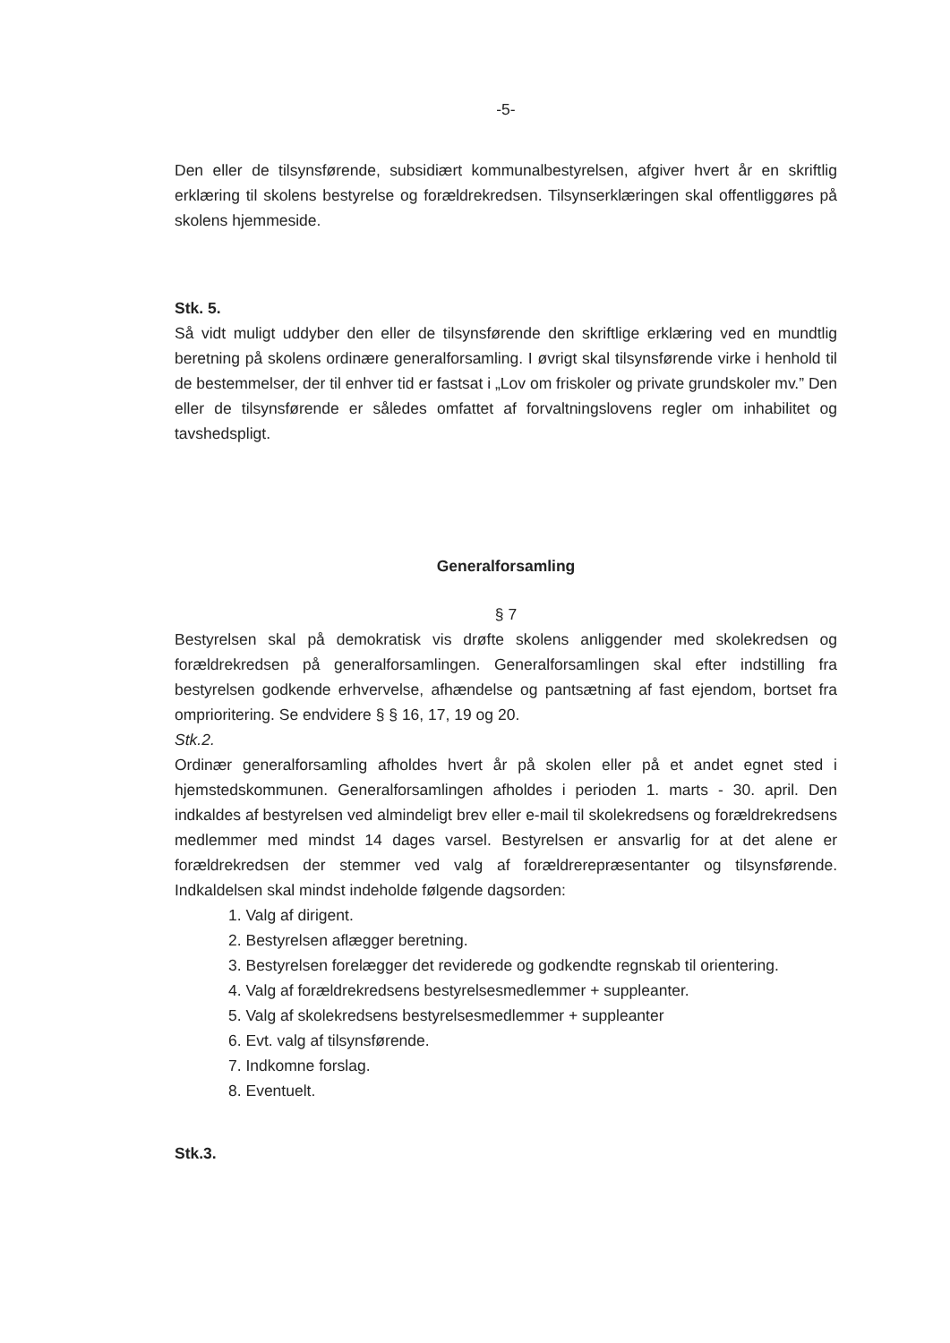-5-
Den eller de tilsynsførende, subsidiært kommunalbestyrelsen, afgiver hvert år en skriftlig erklæring til skolens bestyrelse og forældrekredsen. Tilsynserklæringen skal offentliggøres på skolens hjemmeside.
Stk. 5.
Så vidt muligt uddyber den eller de tilsynsførende den skriftlige erklæring ved en mundtlig beretning på skolens ordinære generalforsamling. I øvrigt skal tilsynsførende virke i henhold til de bestemmelser, der til enhver tid er fastsat i „Lov om friskoler og private grundskoler mv.” Den eller de tilsynsførende er således omfattet af forvaltningslovens regler om inhabilitet og tavshedspligt.
Generalforsamling
§ 7
Bestyrelsen skal på demokratisk vis drøfte skolens anliggender med skolekredsen og forældrekredsen på generalforsamlingen. Generalforsamlingen skal efter indstilling fra bestyrelsen godkende erhvervelse, afhændelse og pantsætning af fast ejendom, bortset fra omprioritering. Se endvidere § § 16, 17, 19 og 20.
Stk.2.
Ordinær generalforsamling afholdes hvert år på skolen eller på et andet egnet sted i hjemstedskommunen. Generalforsamlingen afholdes i perioden 1. marts - 30. april. Den indkaldes af bestyrelsen ved almindeligt brev eller e-mail til skolekredsens og forældrekredsens medlemmer med mindst 14 dages varsel. Bestyrelsen er ansvarlig for at det alene er forældrekredsen der stemmer ved valg af forældrerepræsentanter og tilsynsførende. Indkaldelsen skal mindst indeholde følgende dagsorden:
1. Valg af dirigent.
2. Bestyrelsen aflægger beretning.
3. Bestyrelsen forelægger det reviderede og godkendte regnskab til orientering.
4. Valg af forældrekredsens bestyrelsesmedlemmer + suppleanter.
5. Valg af skolekredsens bestyrelsesmedlemmer + suppleanter
6. Evt. valg af tilsynsførende.
7. Indkomne forslag.
8. Eventuelt.
Stk.3.